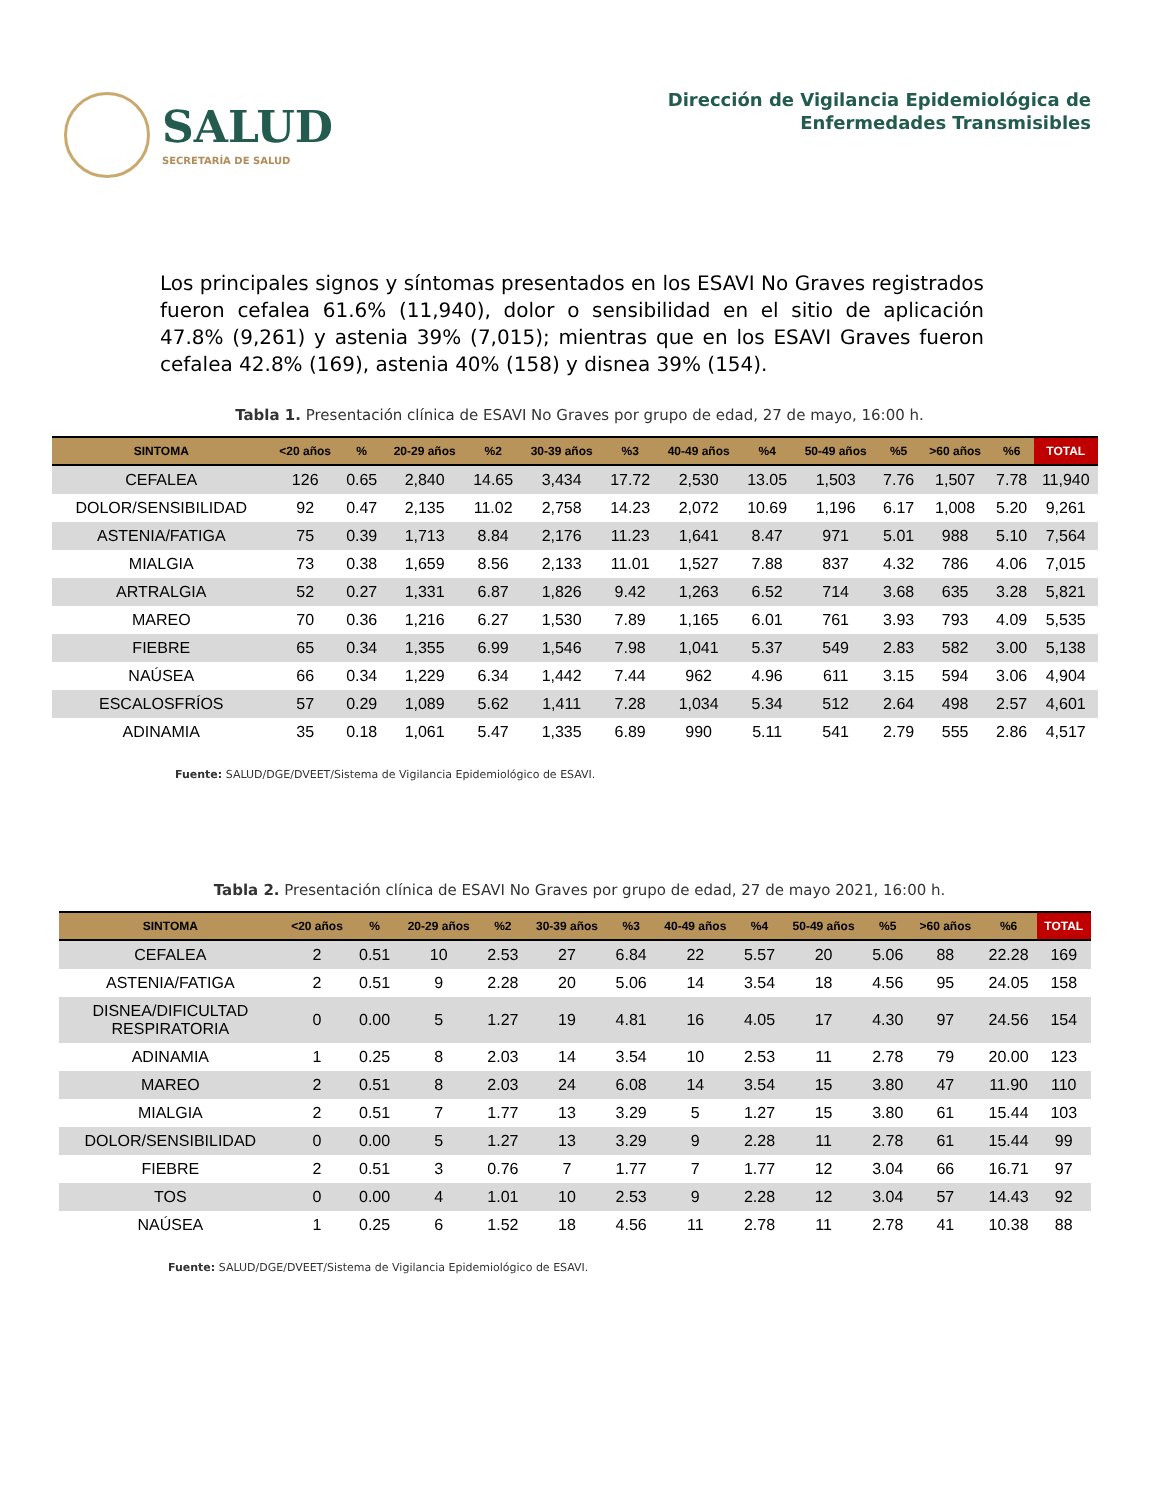SALUD
SECRETARÍA DE SALUD
Dirección de Vigilancia Epidemiológica de
Enfermedades Transmisibles
Los principales signos y síntomas presentados en los ESAVI No Graves registrados fueron cefalea 61.6% (11,940), dolor o sensibilidad en el sitio de aplicación 47.8% (9,261) y astenia 39% (7,015); mientras que en los ESAVI Graves fueron cefalea 42.8% (169), astenia 40% (158) y disnea 39% (154).
Tabla 1. Presentación clínica de ESAVI No Graves por grupo de edad, 27 de mayo, 16:00 h.
| SINTOMA | <20 años | % | 20-29 años | %2 | 30-39 años | %3 | 40-49 años | %4 | 50-49 años | %5 | >60 años | %6 | TOTAL |
| --- | --- | --- | --- | --- | --- | --- | --- | --- | --- | --- | --- | --- | --- |
| CEFALEA | 126 | 0.65 | 2,840 | 14.65 | 3,434 | 17.72 | 2,530 | 13.05 | 1,503 | 7.76 | 1,507 | 7.78 | 11,940 |
| DOLOR/SENSIBILIDAD | 92 | 0.47 | 2,135 | 11.02 | 2,758 | 14.23 | 2,072 | 10.69 | 1,196 | 6.17 | 1,008 | 5.20 | 9,261 |
| ASTENIA/FATIGA | 75 | 0.39 | 1,713 | 8.84 | 2,176 | 11.23 | 1,641 | 8.47 | 971 | 5.01 | 988 | 5.10 | 7,564 |
| MIALGIA | 73 | 0.38 | 1,659 | 8.56 | 2,133 | 11.01 | 1,527 | 7.88 | 837 | 4.32 | 786 | 4.06 | 7,015 |
| ARTRALGIA | 52 | 0.27 | 1,331 | 6.87 | 1,826 | 9.42 | 1,263 | 6.52 | 714 | 3.68 | 635 | 3.28 | 5,821 |
| MAREO | 70 | 0.36 | 1,216 | 6.27 | 1,530 | 7.89 | 1,165 | 6.01 | 761 | 3.93 | 793 | 4.09 | 5,535 |
| FIEBRE | 65 | 0.34 | 1,355 | 6.99 | 1,546 | 7.98 | 1,041 | 5.37 | 549 | 2.83 | 582 | 3.00 | 5,138 |
| NAÚSEA | 66 | 0.34 | 1,229 | 6.34 | 1,442 | 7.44 | 962 | 4.96 | 611 | 3.15 | 594 | 3.06 | 4,904 |
| ESCALOSFRÍOS | 57 | 0.29 | 1,089 | 5.62 | 1,411 | 7.28 | 1,034 | 5.34 | 512 | 2.64 | 498 | 2.57 | 4,601 |
| ADINAMIA | 35 | 0.18 | 1,061 | 5.47 | 1,335 | 6.89 | 990 | 5.11 | 541 | 2.79 | 555 | 2.86 | 4,517 |
Fuente: SALUD/DGE/DVEET/Sistema de Vigilancia Epidemiológico de ESAVI.
Tabla 2. Presentación clínica de ESAVI No Graves por grupo de edad, 27 de mayo 2021, 16:00 h.
| SINTOMA | <20 años | % | 20-29 años | %2 | 30-39 años | %3 | 40-49 años | %4 | 50-49 años | %5 | >60 años | %6 | TOTAL |
| --- | --- | --- | --- | --- | --- | --- | --- | --- | --- | --- | --- | --- | --- |
| CEFALEA | 2 | 0.51 | 10 | 2.53 | 27 | 6.84 | 22 | 5.57 | 20 | 5.06 | 88 | 22.28 | 169 |
| ASTENIA/FATIGA | 2 | 0.51 | 9 | 2.28 | 20 | 5.06 | 14 | 3.54 | 18 | 4.56 | 95 | 24.05 | 158 |
| DISNEA/DIFICULTAD RESPIRATORIA | 0 | 0.00 | 5 | 1.27 | 19 | 4.81 | 16 | 4.05 | 17 | 4.30 | 97 | 24.56 | 154 |
| ADINAMIA | 1 | 0.25 | 8 | 2.03 | 14 | 3.54 | 10 | 2.53 | 11 | 2.78 | 79 | 20.00 | 123 |
| MAREO | 2 | 0.51 | 8 | 2.03 | 24 | 6.08 | 14 | 3.54 | 15 | 3.80 | 47 | 11.90 | 110 |
| MIALGIA | 2 | 0.51 | 7 | 1.77 | 13 | 3.29 | 5 | 1.27 | 15 | 3.80 | 61 | 15.44 | 103 |
| DOLOR/SENSIBILIDAD | 0 | 0.00 | 5 | 1.27 | 13 | 3.29 | 9 | 2.28 | 11 | 2.78 | 61 | 15.44 | 99 |
| FIEBRE | 2 | 0.51 | 3 | 0.76 | 7 | 1.77 | 7 | 1.77 | 12 | 3.04 | 66 | 16.71 | 97 |
| TOS | 0 | 0.00 | 4 | 1.01 | 10 | 2.53 | 9 | 2.28 | 12 | 3.04 | 57 | 14.43 | 92 |
| NAÚSEA | 1 | 0.25 | 6 | 1.52 | 18 | 4.56 | 11 | 2.78 | 11 | 2.78 | 41 | 10.38 | 88 |
Fuente: SALUD/DGE/DVEET/Sistema de Vigilancia Epidemiológico de ESAVI.